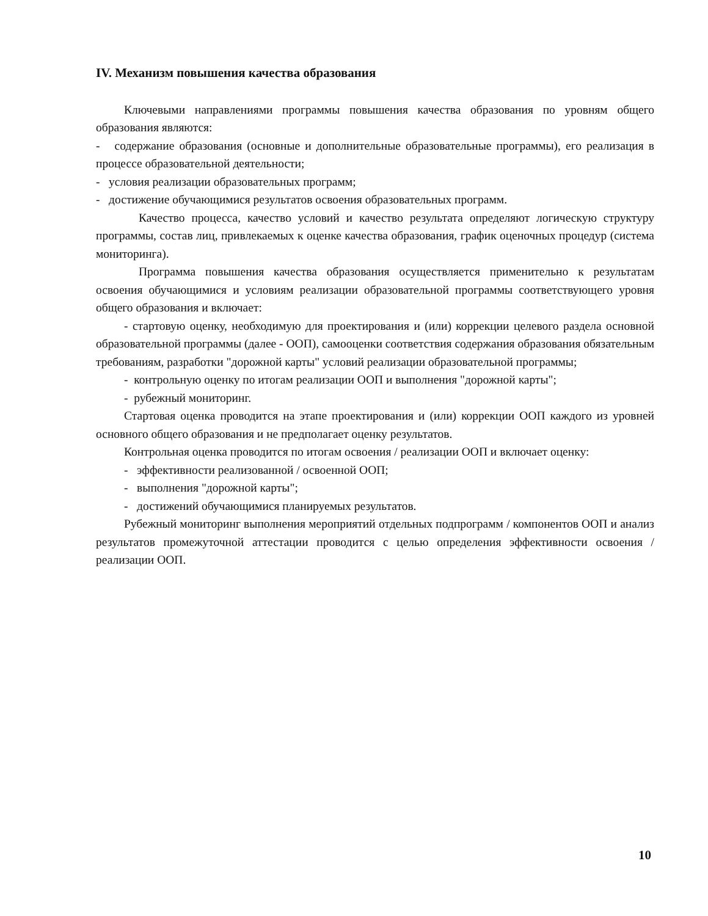IV. Механизм повышения качества образования
Ключевыми направлениями программы повышения качества образования по уровням общего образования являются:
- содержание образования (основные и дополнительные образовательные программы), его реализация в процессе образовательной деятельности;
- условия реализации образовательных программ;
- достижение обучающимися результатов освоения образовательных программ.
Качество процесса, качество условий и качество результата определяют логическую структуру программы, состав лиц, привлекаемых к оценке качества образования, график оценочных процедур (система мониторинга).
Программа повышения качества образования осуществляется применительно к результатам освоения обучающимися и условиям реализации образовательной программы соответствующего уровня общего образования и включает:
- стартовую оценку, необходимую для проектирования и (или) коррекции целевого раздела основной образовательной программы (далее - ООП), самооценки соответствия содержания образования обязательным требованиям, разработки "дорожной карты" условий реализации образовательной программы;
- контрольную оценку по итогам реализации ООП и выполнения "дорожной карты";
- рубежный мониторинг.
Стартовая оценка проводится на этапе проектирования и (или) коррекции ООП каждого из уровней основного общего образования и не предполагает оценку результатов.
Контрольная оценка проводится по итогам освоения / реализации ООП и включает оценку:
- эффективности реализованной / освоенной ООП;
- выполнения "дорожной карты";
- достижений обучающимися планируемых результатов.
Рубежный мониторинг выполнения мероприятий отдельных подпрограмм / компонентов ООП и анализ результатов промежуточной аттестации проводится с целью определения эффективности освоения / реализации ООП.
10